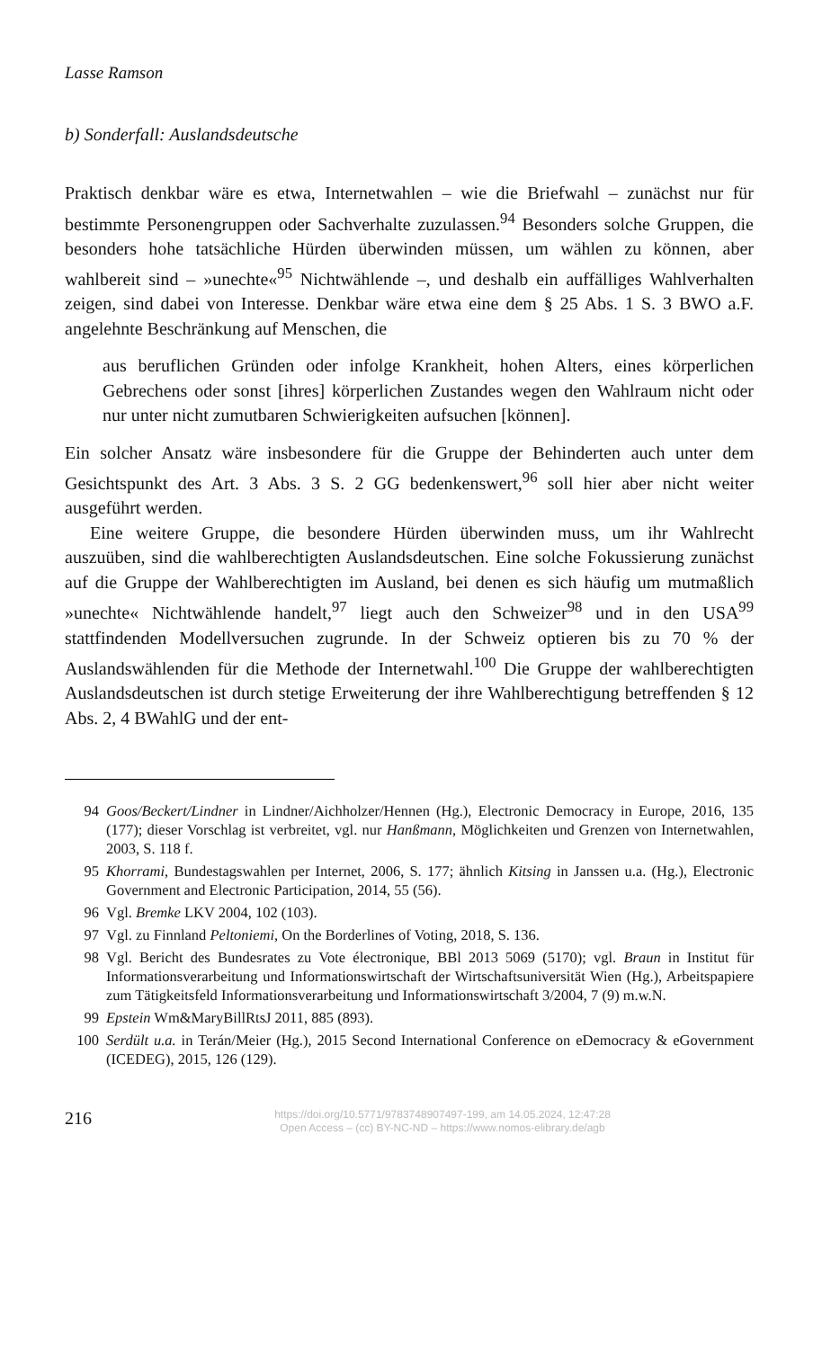Lasse Ramson
b) Sonderfall: Auslandsdeutsche
Praktisch denkbar wäre es etwa, Internetwahlen – wie die Briefwahl – zunächst nur für bestimmte Personengruppen oder Sachverhalte zuzulassen.<sup>94</sup> Besonders solche Gruppen, die besonders hohe tatsächliche Hürden überwinden müssen, um wählen zu können, aber wahlbereit sind – »unechte«<sup>95</sup> Nichtwählende –, und deshalb ein auffälliges Wahlverhalten zeigen, sind dabei von Interesse. Denkbar wäre etwa eine dem § 25 Abs. 1 S. 3 BWO a.F. angelehnte Beschränkung auf Menschen, die
aus beruflichen Gründen oder infolge Krankheit, hohen Alters, eines körperlichen Gebrechens oder sonst [ihres] körperlichen Zustandes wegen den Wahlraum nicht oder nur unter nicht zumutbaren Schwierigkeiten aufsuchen [können].
Ein solcher Ansatz wäre insbesondere für die Gruppe der Behinderten auch unter dem Gesichtspunkt des Art. 3 Abs. 3 S. 2 GG bedenkenswert,<sup>96</sup> soll hier aber nicht weiter ausgeführt werden.
Eine weitere Gruppe, die besondere Hürden überwinden muss, um ihr Wahlrecht auszuüben, sind die wahlberechtigten Auslandsdeutschen. Eine solche Fokussierung zunächst auf die Gruppe der Wahlberechtigten im Ausland, bei denen es sich häufig um mutmaßlich »unechte« Nichtwählende handelt,<sup>97</sup> liegt auch den Schweizer<sup>98</sup> und in den USA<sup>99</sup> stattfindenden Modellversuchen zugrunde. In der Schweiz optieren bis zu 70 % der Auslandswählenden für die Methode der Internetwahl.<sup>100</sup> Die Gruppe der wahlberechtigten Auslandsdeutschen ist durch stetige Erweiterung der ihre Wahlberechtigung betreffenden § 12 Abs. 2, 4 BWahlG und der ent-
94 Goos/Beckert/Lindner in Lindner/Aichholzer/Hennen (Hg.), Electronic Democracy in Europe, 2016, 135 (177); dieser Vorschlag ist verbreitet, vgl. nur Hanßmann, Möglichkeiten und Grenzen von Internetwahlen, 2003, S. 118 f.
95 Khorrami, Bundestagswahlen per Internet, 2006, S. 177; ähnlich Kitsing in Janssen u.a. (Hg.), Electronic Government and Electronic Participation, 2014, 55 (56).
96 Vgl. Bremke LKV 2004, 102 (103).
97 Vgl. zu Finnland Peltoniemi, On the Borderlines of Voting, 2018, S. 136.
98 Vgl. Bericht des Bundesrates zu Vote électronique, BBl 2013 5069 (5170); vgl. Braun in Institut für Informationsverarbeitung und Informationswirtschaft der Wirtschaftsuniversität Wien (Hg.), Arbeitspapiere zum Tätigkeitsfeld Informationsverarbeitung und Informationswirtschaft 3/2004, 7 (9) m.w.N.
99 Epstein Wm&MaryBillRtsJ 2011, 885 (893).
100 Serdült u.a. in Terán/Meier (Hg.), 2015 Second International Conference on eDemocracy & eGovernment (ICEDEG), 2015, 126 (129).
216
https://doi.org/10.5771/9783748907497-199, am 14.05.2024, 12:47:28
Open Access – (cc) BY-NC-ND – https://www.nomos-elibrary.de/agb